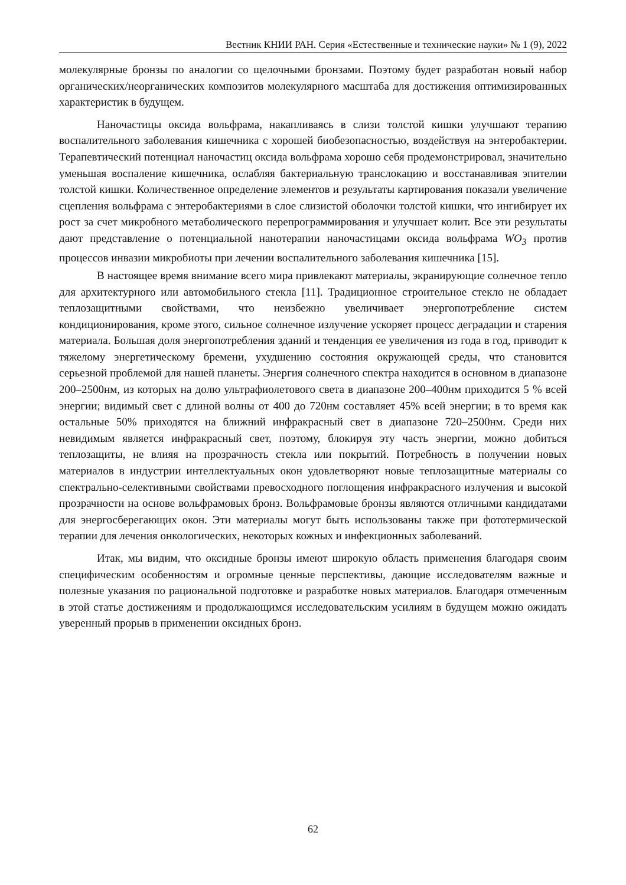Вестник КНИИ РАН. Серия «Естественные и технические науки» № 1 (9), 2022
молекулярные бронзы по аналогии со щелочными бронзами. Поэтому будет разработан новый набор органических/неорганических композитов молекулярного масштаба для достижения оптимизированных характеристик в будущем.
Наночастицы оксида вольфрама, накапливаясь в слизи толстой кишки улучшают терапию воспалительного заболевания кишечника с хорошей биобезопасностью, воздействуя на энтеробактерии. Терапевтический потенциал наночастиц оксида вольфрама хорошо себя продемонстрировал, значительно уменьшая воспаление кишечника, ослабляя бактериальную транслокацию и восстанавливая эпителии толстой кишки. Количественное определение элементов и результаты картирования показали увеличение сцепления вольфрама с энтеробактериями в слое слизистой оболочки толстой кишки, что ингибирует их рост за счет микробного метаболического перепрограммирования и улучшает колит. Все эти результаты дают представление о потенциальной нанотерапии наночастицами оксида вольфрама WO<sub>3</sub> против процессов инвазии микробиоты при лечении воспалительного заболевания кишечника [15].
В настоящее время внимание всего мира привлекают материалы, экранирующие солнечное тепло для архитектурного или автомобильного стекла [11]. Традиционное строительное стекло не обладает теплозащитными свойствами, что неизбежно увеличивает энергопотребление систем кондиционирования, кроме этого, сильное солнечное излучение ускоряет процесс деградации и старения материала. Большая доля энергопотребления зданий и тенденция ее увеличения из года в год, приводит к тяжелому энергетическому бремени, ухудшению состояния окружающей среды, что становится серьезной проблемой для нашей планеты. Энергия солнечного спектра находится в основном в диапазоне 200–2500нм, из которых на долю ультрафиолетового света в диапазоне 200–400нм приходится 5 % всей энергии; видимый свет с длиной волны от 400 до 720нм составляет 45% всей энергии; в то время как остальные 50% приходятся на ближний инфракрасный свет в диапазоне 720–2500нм. Среди них невидимым является инфракрасный свет, поэтому, блокируя эту часть энергии, можно добиться теплозащиты, не влияя на прозрачность стекла или покрытий. Потребность в получении новых материалов в индустрии интеллектуальных окон удовлетворяют новые теплозащитные материалы со спектрально-селективными свойствами превосходного поглощения инфракрасного излучения и высокой прозрачности на основе вольфрамовых бронз. Вольфрамовые бронзы являются отличными кандидатами для энергосберегающих окон. Эти материалы могут быть использованы также при фототермической терапии для лечения онкологических, некоторых кожных и инфекционных заболеваний.
Итак, мы видим, что оксидные бронзы имеют широкую область применения благодаря своим специфическим особенностям и огромные ценные перспективы, дающие исследователям важные и полезные указания по рациональной подготовке и разработке новых материалов. Благодаря отмеченным в этой статье достижениям и продолжающимся исследовательским усилиям в будущем можно ожидать уверенный прорыв в применении оксидных бронз.
62